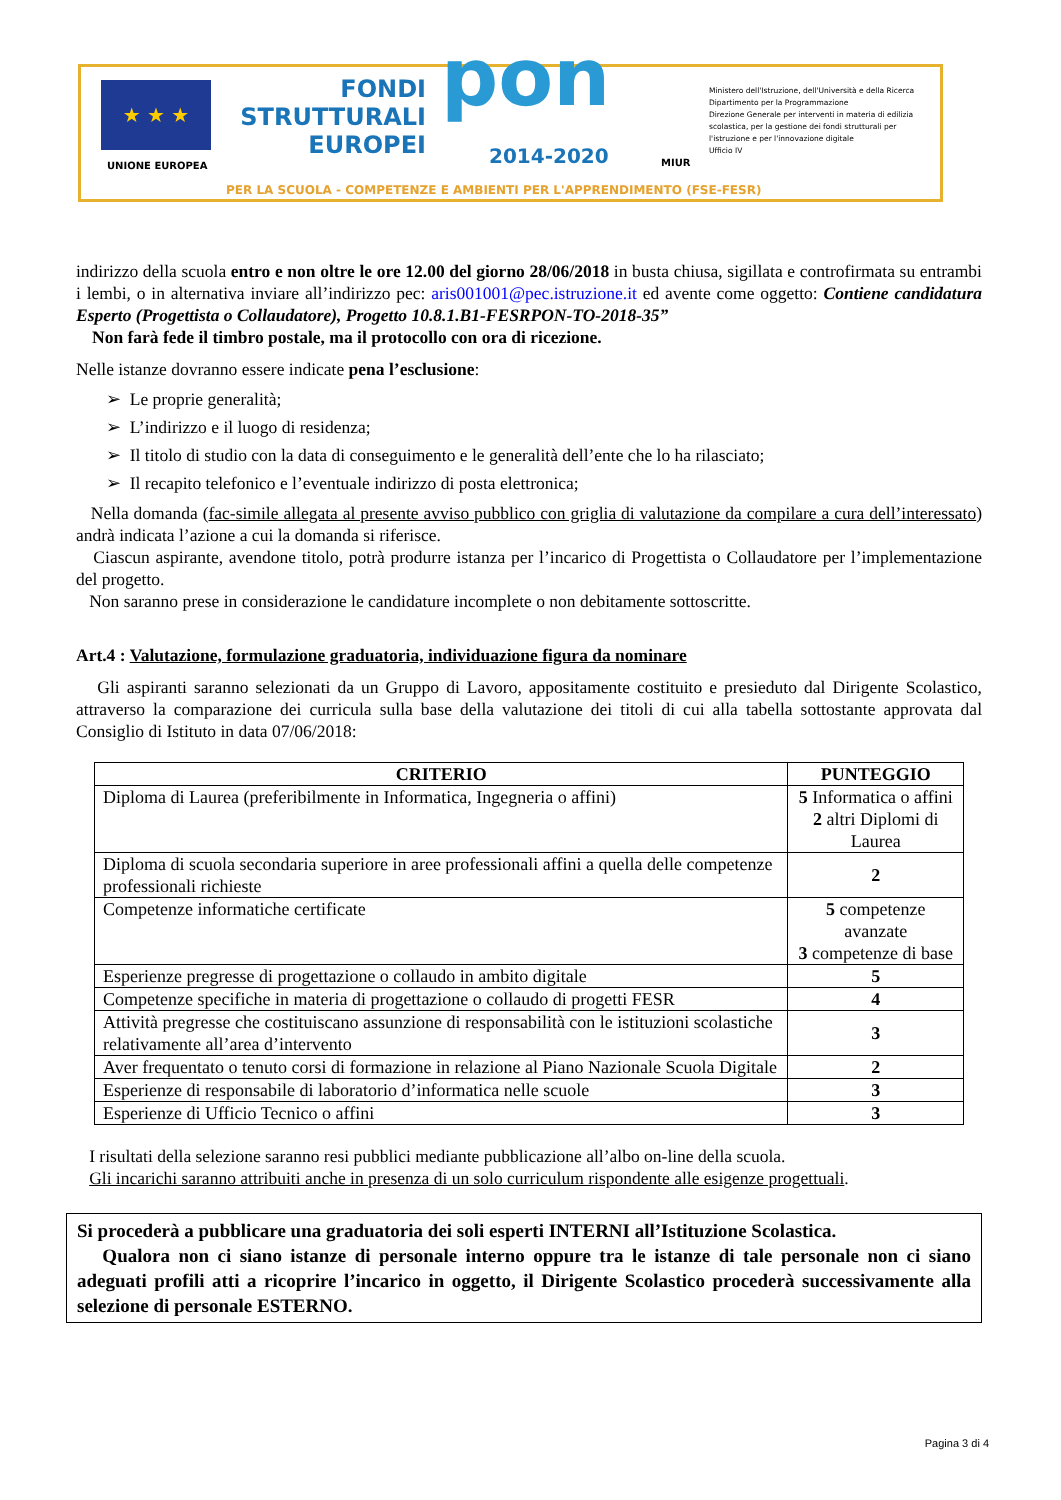★ ★ ★
UNIONE EUROPEA
FONDI
STRUTTURALI
EUROPEI
pon 2014-2020 MIUR
Ministero dell'Istruzione, dell'Università e della Ricerca
Dipartimento per la Programmazione
Direzione Generale per interventi in materia di edilizia scolastica, per la gestione dei fondi strutturali per l'istruzione e per l'innovazione digitale
Ufficio IV
PER LA SCUOLA - COMPETENZE E AMBIENTI PER L'APPRENDIMENTO (FSE-FESR)
indirizzo della scuola entro e non oltre le ore 12.00 del giorno 28/06/2018 in busta chiusa, sigillata e controfirmata su entrambi i lembi, o in alternativa inviare all’indirizzo pec: aris001001@pec.istruzione.it ed avente come oggetto: Contiene candidatura Esperto (Progettista o Collaudatore), Progetto 10.8.1.B1-FESRPON-TO-2018-35”
Non farà fede il timbro postale, ma il protocollo con ora di ricezione.
Nelle istanze dovranno essere indicate pena l’esclusione:
➢ Le proprie generalità;
➢ L’indirizzo e il luogo di residenza;
➢ Il titolo di studio con la data di conseguimento e le generalità dell’ente che lo ha rilasciato;
➢ Il recapito telefonico e l’eventuale indirizzo di posta elettronica;
Nella domanda (fac-simile allegata al presente avviso pubblico con griglia di valutazione da compilare a cura dell’interessato) andrà indicata l’azione a cui la domanda si riferisce.
Ciascun aspirante, avendone titolo, potrà produrre istanza per l’incarico di Progettista o Collaudatore per l’implementazione del progetto.
Non saranno prese in considerazione le candidature incomplete o non debitamente sottoscritte.
Art.4 : Valutazione, formulazione graduatoria, individuazione figura da nominare
Gli aspiranti saranno selezionati da un Gruppo di Lavoro, appositamente costituito e presieduto dal Dirigente Scolastico, attraverso la comparazione dei curricula sulla base della valutazione dei titoli di cui alla tabella sottostante approvata dal Consiglio di Istituto in data 07/06/2018:
| CRITERIO | PUNTEGGIO |
| --- | --- |
| Diploma di Laurea (preferibilmente in Informatica, Ingegneria o affini) | 5 Informatica o affini 2 altri Diplomi di Laurea |
| Diploma di scuola secondaria superiore in aree professionali affini a quella delle competenze professionali richieste | 2 |
| Competenze informatiche certificate | 5 competenze avanzate 3 competenze di base |
| Esperienze pregresse di progettazione o collaudo in ambito digitale | 5 |
| Competenze specifiche in materia di progettazione o collaudo di progetti FESR | 4 |
| Attività pregresse che costituiscano assunzione di responsabilità con le istituzioni scolastiche relativamente all’area d’intervento | 3 |
| Aver frequentato o tenuto corsi di formazione in relazione al Piano Nazionale Scuola Digitale | 2 |
| Esperienze di responsabile di laboratorio d’informatica nelle scuole | 3 |
| Esperienze di Ufficio Tecnico o affini | 3 |
I risultati della selezione saranno resi pubblici mediante pubblicazione all’albo on-line della scuola.
Gli incarichi saranno attribuiti anche in presenza di un solo curriculum rispondente alle esigenze progettuali.
Si procederà a pubblicare una graduatoria dei soli esperti INTERNI all’Istituzione Scolastica.
Qualora non ci siano istanze di personale interno oppure tra le istanze di tale personale non ci siano adeguati profili atti a ricoprire l’incarico in oggetto, il Dirigente Scolastico procederà successivamente alla selezione di personale ESTERNO.
Pagina 3 di 4